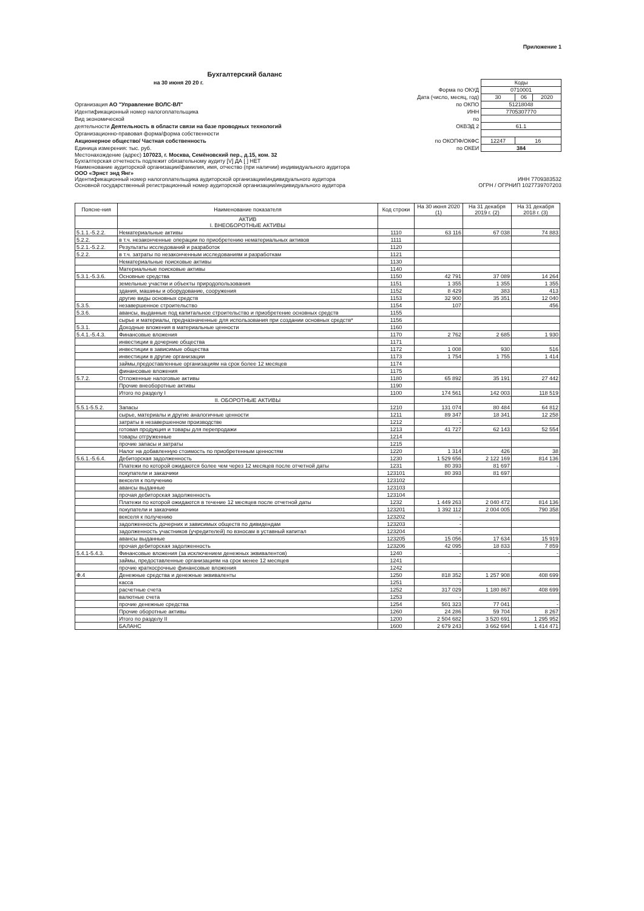Приложение 1
Бухгалтерский баланс
на 30 июня 20 20 г.
Организация АО "Управление ВОЛС-ВЛ"
Идентификационный номер налогоплательщика
Вид экономической
деятельности Деятельность в области связи на базе проводных технологий
Организационно-правовая форма/форма собственности
Акционерное общество/ Частная собственность
Единица измерения: тыс. руб.
| | Коды | | |
| Форма по ОКУД | 0710001 | | |
| Дата (число, месяц, год) | 30 | 06 | 2020 |
| по ОКПО | 51218048 | | |
| ИНН | 7705307770 | | |
| по | | | |
| ОКВЭД 2 | 61.1 | | |
| по ОКОПФ/ОКФС | 12247 | 16 | |
| по ОКЕИ | 384 | | |
Местонахождение (адрес) 107023, г. Москва, Семёновский пер., д.15, ком. 32
Бухгалтерская отчетность подлежит обязательному аудиту [V] ДА [ ] НЕТ
Наименование аудиторской организации/фамилия, имя, отчество (при наличии) индивидуального аудитора
ООО «Эрнст энд Янг»
Идентификационный номер налогоплательщика аудиторской организации/индивидуального аудитора ИНН 7709383532
Основной государственный регистрационный номер аудиторской организации/индивидуального аудитора ОГРН / ОГРНИП 1027739707203
| Поясне-ния | Наименование показателя | Код строки | На 30 июня 2020 (1) | На 31 декабря 2019 г. (2) | На 31 декабря 2018 г. (3) |
| --- | --- | --- | --- | --- | --- |
| | АКТИВ I. ВНЕОБОРОТНЫЕ АКТИВЫ | | | | |
| 5.1.1.-5.2.2. | Нематериальные активы | 1110 | 63 116 | 67 038 | 74 883 |
| 5.2.2. | в т.ч. незаконченные операции по приобретению нематериальных активов | 1111 | | | |
| 5.2.1.-5.2.2. | Результаты исследований и разработок | 1120 | | | |
| 5.2.2. | в т.ч. затраты по незаконченным исследованиям и разработкам | 1121 | | | |
| | Нематериальные поисковые активы | 1130 | | | |
| | Материальные поисковые активы | 1140 | | | |
| 5.3.1.-5.3.6. | Основные средства | 1150 | 42 791 | 37 089 | 14 264 |
| | земельные участки и объекты природопользования | 1151 | 1 355 | 1 355 | 1 355 |
| | здания, машины и оборудование, сооружения | 1152 | 8 429 | 383 | 413 |
| | другие виды основных средств | 1153 | 32 900 | 35 351 | 12 040 |
| 5.3.5. | незавершенное строительство | 1154 | 107 | | 456 |
| 5.3.6. | авансы, выданные под капитальное строительство и приобретение основных средств | 1155 | | | |
| | сырье и материалы, предназначенные для использования при создании основных средств* | 1156 | | | |
| 5.3.1. | Доходные вложения в материальные ценности | 1160 | | | |
| 5.4.1.-5.4.3. | Финансовые вложения | 1170 | 2 762 | 2 685 | 1 930 |
| | инвестиции в дочерние общества | 1171 | | | |
| | инвестиции в зависимые общества | 1172 | 1 008 | 930 | 516 |
| | инвестиции в другие организации | 1173 | 1 754 | 1 755 | 1 414 |
| | займы,предоставленные организациям на срок более 12 месяцев | 1174 | | | |
| | финансовые вложения | 1175 | | | |
| 5.7.2. | Отложенные налоговые активы | 1180 | 65 892 | 35 191 | 27 442 |
| | Прочие внеоборотные активы | 1190 | | | |
| | Итого по разделу I | 1100 | 174 561 | 142 003 | 118 519 |
| | II. ОБОРОТНЫЕ АКТИВЫ | | | | |
| 5.5.1-5.5.2. | Запасы | 1210 | 131 074 | 80 484 | 64 812 |
| | сырье, материалы и другие аналогичные ценности | 1211 | 89 347 | 18 341 | 12 258 |
| | затраты в незавершенном производстве | 1212 | - | | |
| | готовая продукция и товары для перепродажи | 1213 | 41 727 | 62 143 | 52 554 |
| | товары отгруженные | 1214 | | | |
| | прочие запасы и затраты | 1215 | | | |
| | Налог на добавленную стоимость по приобретенным ценностям | 1220 | 1 314 | 426 | 38 |
| 5.6.1.-5.6.4. | Дебиторская задолженность | 1230 | 1 529 656 | 2 122 169 | 814 136 |
| | Платежи по которой ожидаются более чем через 12 месяцев после отчетной даты | 1231 | 80 393 | 81 697 | - |
| | покупатели и заказчики | 123101 | 80 393 | 81 697 | |
| | векселя к получению | 123102 | | | |
| | авансы выданные | 123103 | | | |
| | прочая дебиторская задолженность | 123104 | | | |
| | Платежи по которой ожидаются в течение 12 месяцев после отчетной даты | 1232 | 1 449 263 | 2 040 472 | 814 136 |
| | покупатели и заказчики | 123201 | 1 392 112 | 2 004 005 | 790 358 |
| | векселя к получению | 123202 | - | | |
| | задолженность дочерних и зависимых обществ по дивидендам | 123203 | - | | |
| | задолженность участников (учредителей) по взносам в уставный капитал | 123204 | - | | |
| | авансы выданные | 123205 | 15 056 | 17 634 | 15 919 |
| | прочая дебиторская задолженность | 123206 | 42 095 | 18 833 | 7 859 |
| 5.4.1-5.4.3. | Финансовые вложения (за исключением денежных эквивалентов) | 1240 | - | - | - |
| | займы, предоставленные организациям на срок менее 12 месяцев | 1241 | | | |
| | прочие краткосрочные финансовые вложения | 1242 | | | |
| Ф.4 | Денежные средства и денежные эквиваленты | 1250 | 818 352 | 1 257 908 | 408 699 |
| | касса | 1251 | - | | |
| | расчетные счета | 1252 | 317 029 | 1 180 867 | 408 699 |
| | валютные счета | 1253 | - | | |
| | прочие денежные средства | 1254 | 501 323 | 77 041 | - |
| | Прочие оборотные активы | 1260 | 24 286 | 59 704 | 8 267 |
| | Итого по разделу II | 1200 | 2 504 682 | 3 520 691 | 1 295 952 |
| | БАЛАНС | 1600 | 2 679 243 | 3 662 694 | 1 414 471 |